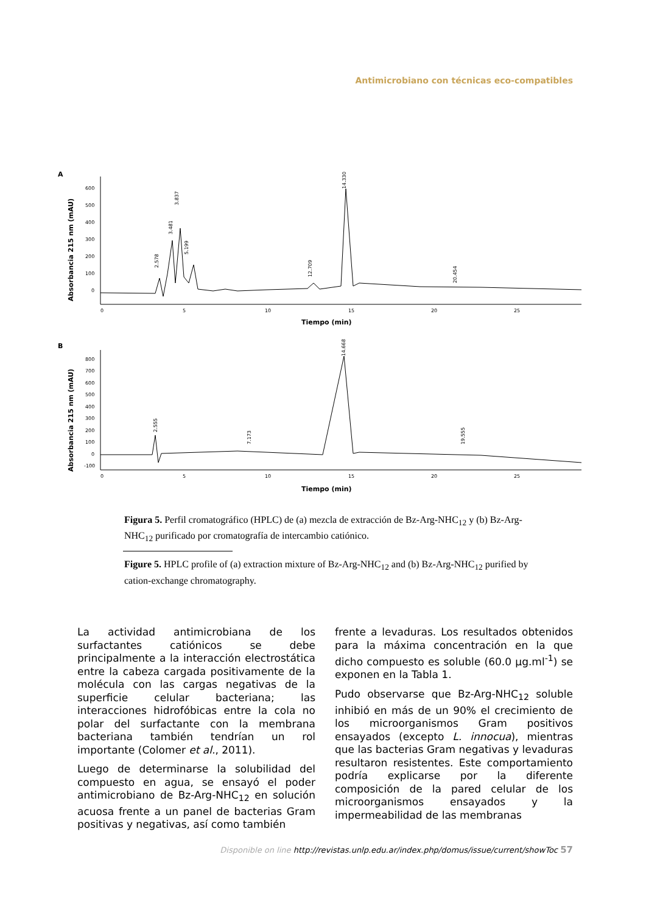Antimicrobiano con técnicas eco-compatibles
A
Absorbancia 215 nm (mAU)
600
500
400
300
200
100
0
2.578
3.481
3.837
5.199
12.709
14.330
20.454
0
5
10
15
20
25
Tiempo (min)
B
Absorbancia 215 nm (mAU)
800
700
600
500
400
300
200
100
0
-100
2.555
14.668
7.173
19.555
0
5
10
15
20
25
Tiempo (min)
Figura 5. Perfil cromatográfico (HPLC) de (a) mezcla de extracción de Bz-Arg-NHC<sub>12</sub> y (b) Bz-Arg-NHC<sub>12</sub> purificado por cromatografía de intercambio catiónico.
Figure 5. HPLC profile of (a) extraction mixture of Bz-Arg-NHC<sub>12</sub> and (b) Bz-Arg-NHC<sub>12</sub> purified by cation-exchange chromatography.
La actividad antimicrobiana de los surfactantes catiónicos se debe principalmente a la interacción electrostática entre la cabeza cargada positivamente de la molécula con las cargas negativas de la superficie celular bacteriana; las interacciones hidrofóbicas entre la cola no polar del surfactante con la membrana bacteriana también tendrían un rol importante (Colomer et al., 2011).
Luego de determinarse la solubilidad del compuesto en agua, se ensayó el poder antimicrobiano de Bz-Arg-NHC<sub>12</sub> en solución acuosa frente a un panel de bacterias Gram positivas y negativas, así como también
frente a levaduras. Los resultados obtenidos para la máxima concentración en la que dicho compuesto es soluble (60.0 µg.ml<sup>-1</sup>) se exponen en la Tabla 1.
Pudo observarse que Bz-Arg-NHC<sub>12</sub> soluble inhibió en más de un 90% el crecimiento de los microorganismos Gram positivos ensayados (excepto L. innocua), mientras que las bacterias Gram negativas y levaduras resultaron resistentes. Este comportamiento podría explicarse por la diferente composición de la pared celular de los microorganismos ensayados y la impermeabilidad de las membranas
Disponible on line http://revistas.unlp.edu.ar/index.php/domus/issue/current/showToc 57